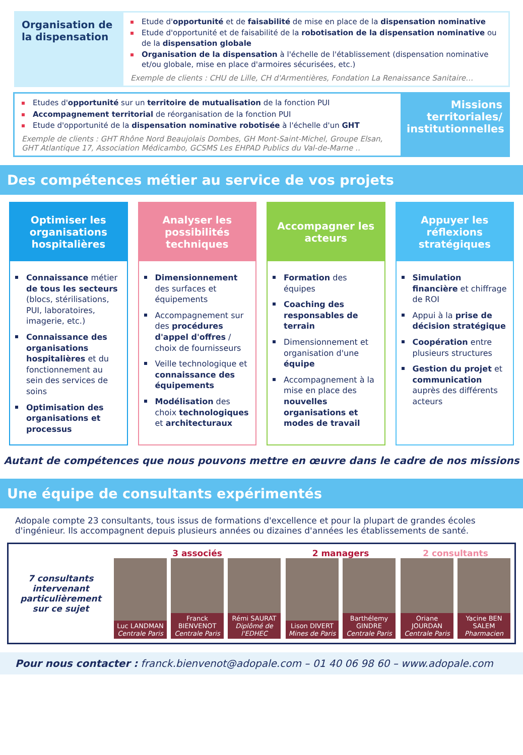Organisation de la dispensation
Etude d'opportunité et de faisabilité de mise en place de la dispensation nominative
Etude d'opportunité et de faisabilité de la robotisation de la dispensation nominative ou de la dispensation globale
Organisation de la dispensation à l'échelle de l'établissement (dispensation nominative et/ou globale, mise en place d'armoires sécurisées, etc.)
Exemple de clients : CHU de Lille, CH d'Armentières, Fondation La Renaissance Sanitaire…
Etudes d'opportunité sur un territoire de mutualisation de la fonction PUI
Accompagnement territorial de réorganisation de la fonction PUI
Etude d'opportunité de la dispensation nominative robotisée à l'échelle d'un GHT
Exemple de clients : GHT Rhône Nord Beaujolais Dombes, GH Mont-Saint-Michel, Groupe Elsan, GHT Atlantique 17, Association Médicambo, GCSMS Les EHPAD Publics du Val-de-Marne ..
Missions territoriales/ institutionnelles
Des compétences métier au service de vos projets
Optimiser les organisations hospitalières
Connaissance métier de tous les secteurs (blocs, stérilisations, PUI, laboratoires, imagerie, etc.)
Connaissance des organisations hospitalières et du fonctionnement au sein des services de soins
Optimisation des organisations et processus
Analyser les possibilités techniques
Dimensionnement des surfaces et équipements
Accompagnement sur des procédures d'appel d'offres / choix de fournisseurs
Veille technologique et connaissance des équipements
Modélisation des choix technologiques et architecturaux
Accompagner les acteurs
Formation des équipes
Coaching des responsables de terrain
Dimensionnement et organisation d'une équipe
Accompagnement à la mise en place des nouvelles organisations et modes de travail
Appuyer les réflexions stratégiques
Simulation financière et chiffrage de ROI
Appui à la prise de décision stratégique
Coopération entre plusieurs structures
Gestion du projet et communication auprès des différents acteurs
Autant de compétences que nous pouvons mettre en œuvre dans le cadre de nos missions
Une équipe de consultants expérimentés
Adopale compte 23 consultants, tous issus de formations d'excellence et pour la plupart de grandes écoles d'ingénieur. Ils accompagnent depuis plusieurs années ou dizaines d'années les établissements de santé.
7 consultants intervenant particulièrement sur ce sujet
3 associés
Luc LANDMAN
Centrale Paris
Franck BIENVENOT
Centrale Paris
Rémi SAURAT
Diplômé de l'EDHEC
2 managers
Lison DIVERT
Mines de Paris
Barthélemy GINDRE
Centrale Paris
2 consultants
Oriane JOURDAN
Centrale Paris
Yacine BEN SALEM
Pharmacien
Pour nous contacter : franck.bienvenot@adopale.com – 01 40 06 98 60 – www.adopale.com